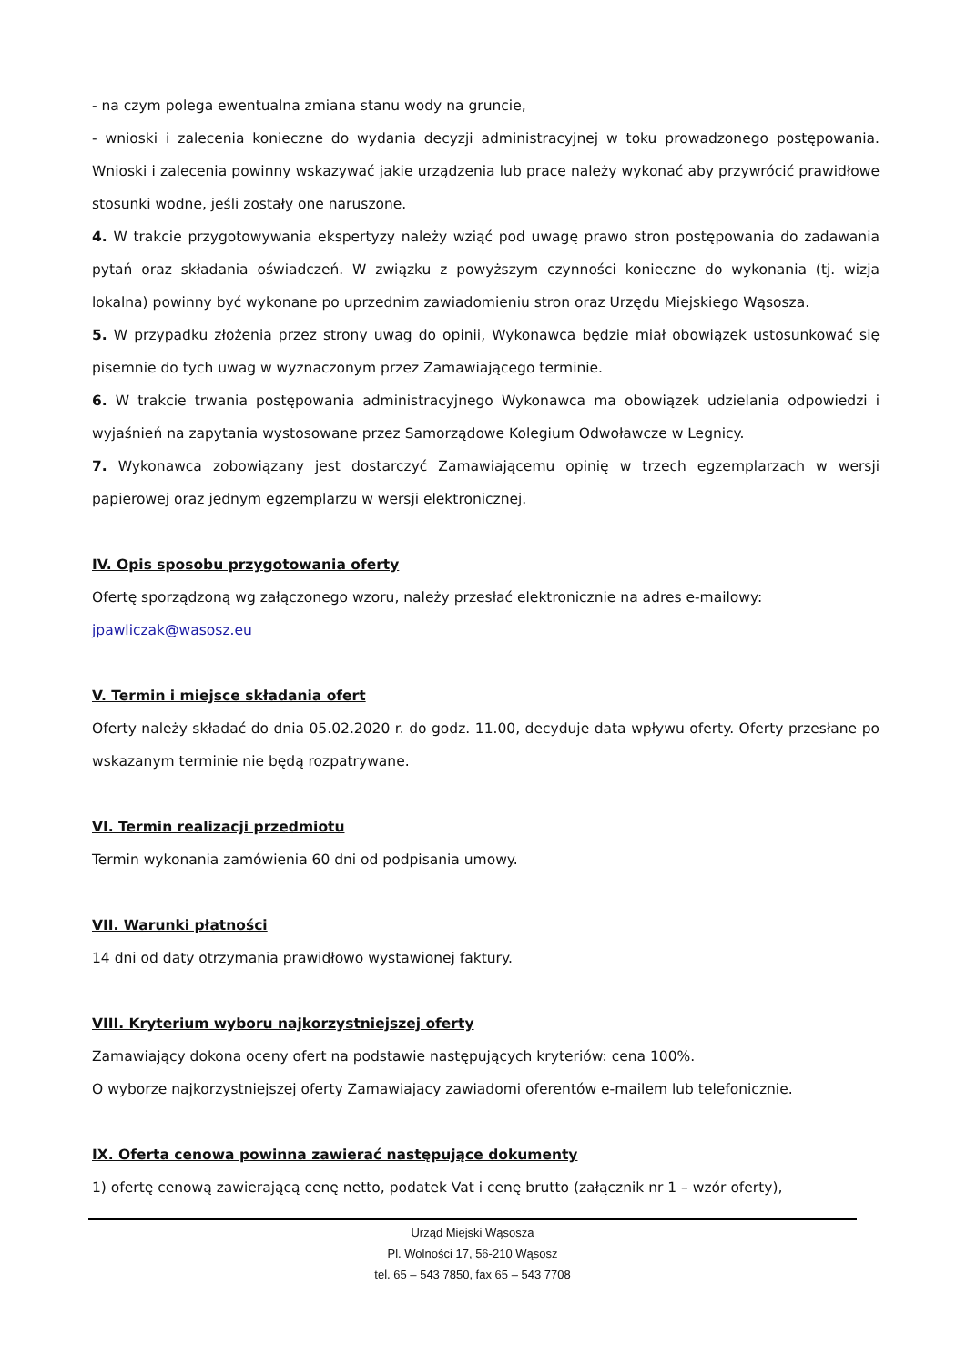- na czym polega ewentualna zmiana stanu wody na gruncie,
- wnioski i zalecenia konieczne do wydania decyzji administracyjnej w toku prowadzonego postępowania. Wnioski i zalecenia powinny wskazywać jakie urządzenia lub prace należy wykonać aby przywrócić prawidłowe stosunki wodne, jeśli zostały one naruszone.
4. W trakcie przygotowywania ekspertyzy należy wziąć pod uwagę prawo stron postępowania do zadawania pytań oraz składania oświadczeń. W związku z powyższym czynności konieczne do wykonania (tj. wizja lokalna) powinny być wykonane po uprzednim zawiadomieniu stron oraz Urzędu Miejskiego Wąsosza.
5. W przypadku złożenia przez strony uwag do opinii, Wykonawca będzie miał obowiązek ustosunkować się pisemnie do tych uwag w wyznaczonym przez Zamawiającego terminie.
6. W trakcie trwania postępowania administracyjnego Wykonawca ma obowiązek udzielania odpowiedzi i wyjaśnień na zapytania wystosowane przez Samorządowe Kolegium Odwoławcze w Legnicy.
7. Wykonawca zobowiązany jest dostarczyć Zamawiającemu opinię w trzech egzemplarzach w wersji papierowej oraz jednym egzemplarzu w wersji elektronicznej.
IV. Opis sposobu przygotowania oferty
Ofertę sporządzoną wg załączonego wzoru, należy przesłać elektronicznie na adres e-mailowy:
jpawliczak@wasosz.eu
V. Termin i miejsce składania ofert
Oferty należy składać do dnia 05.02.2020 r. do godz. 11.00, decyduje data wpływu oferty. Oferty przesłane po wskazanym terminie nie będą rozpatrywane.
VI. Termin realizacji przedmiotu
Termin wykonania zamówienia 60 dni od podpisania umowy.
VII. Warunki płatności
14 dni od daty otrzymania prawidłowo wystawionej faktury.
VIII. Kryterium wyboru najkorzystniejszej oferty
Zamawiający dokona oceny ofert na podstawie następujących kryteriów: cena 100%.
O wyborze najkorzystniejszej oferty Zamawiający zawiadomi oferentów e-mailem lub telefonicznie.
IX. Oferta cenowa powinna zawierać następujące dokumenty
1) ofertę cenową zawierającą cenę netto, podatek Vat i cenę brutto (załącznik nr 1 – wzór oferty),
Urząd Miejski Wąsosza
Pl. Wolności 17, 56-210 Wąsosz
tel. 65 – 543 7850, fax 65 – 543 7708